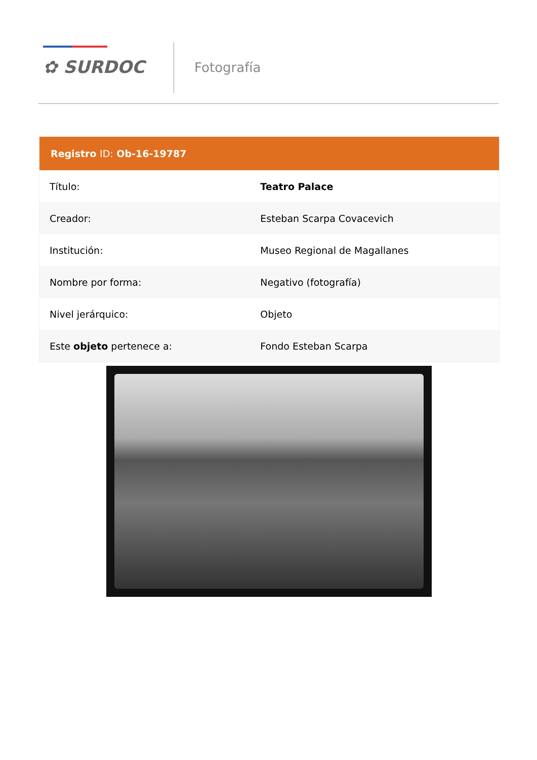✿ SURDOC Fotografía
| Registro ID: Ob-16-19787 | |
| --- | --- |
| Título: | Teatro Palace |
| Creador: | Esteban Scarpa Covacevich |
| Institución: | Museo Regional de Magallanes |
| Nombre por forma: | Negativo (fotografía) |
| Nivel jerárquico: | Objeto |
| Este objeto pertenece a: | Fondo Esteban Scarpa |